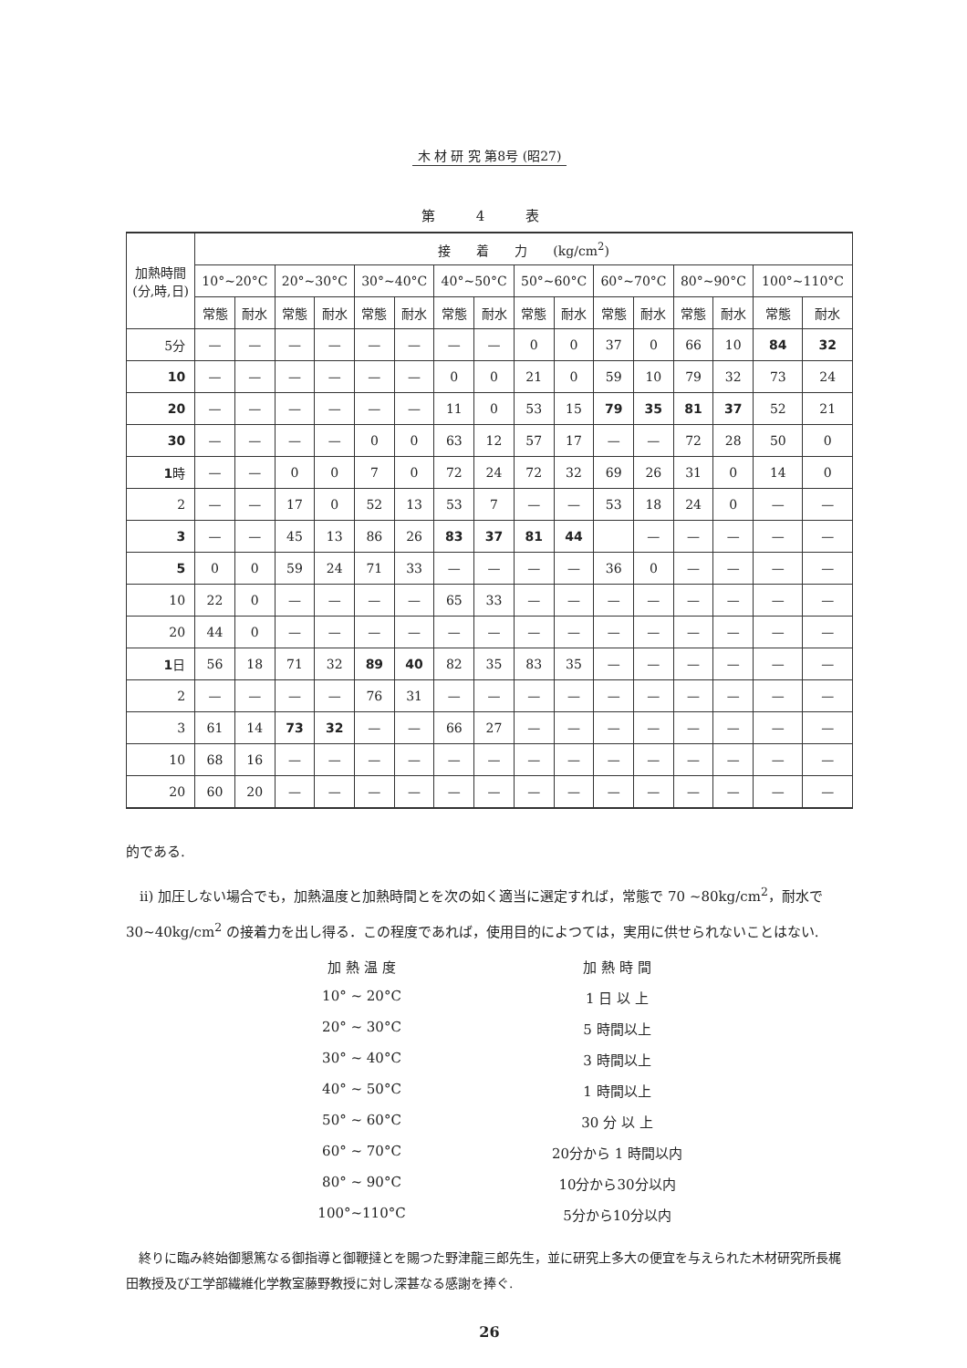木 材 研 究 第8号 (昭27)
第 4 表
| 加熱時間 (分,時,日) | 接 着 力 (kg/cm<sup>2</sup>) | | | | | | | | | | | | | | | |
| --- | --- | --- | --- | --- | --- | --- | --- | --- | --- | --- | --- | --- | --- | --- | --- | --- |
| | 10°~20°C | | 20°~30°C | | 30°~40°C | | 40°~50°C | | 50°~60°C | | 60°~70°C | | 80°~90°C | | 100°~110°C | |
| | 常態 | 耐水 | 常態 | 耐水 | 常態 | 耐水 | 常態 | 耐水 | 常態 | 耐水 | 常態 | 耐水 | 常態 | 耐水 | 常態 | 耐水 |
| 5分 | — | — | — | — | — | — | — | — | 0 | 0 | 37 | 0 | 66 | 10 | 84 | 32 |
| 10 | — | — | — | — | — | — | 0 | 0 | 21 | 0 | 59 | 10 | 79 | 32 | 73 | 24 |
| 20 | — | — | — | — | — | — | 11 | 0 | 53 | 15 | 79 | 35 | 81 | 37 | 52 | 21 |
| 30 | — | — | — | — | 0 | 0 | 63 | 12 | 57 | 17 | — | — | 72 | 28 | 50 | 0 |
| 1 時 | — | — | 0 | 0 | 7 | 0 | 72 | 24 | 72 | 32 | 69 | 26 | 31 | 0 | 14 | 0 |
| 2 | — | — | 17 | 0 | 52 | 13 | 53 | 7 | — | — | 53 | 18 | 24 | 0 | — | — |
| 3 | — | — | 45 | 13 | 86 | 26 | 83 | 37 | 81 | 44 | | — | — | — | — | — |
| 5 | 0 | 0 | 59 | 24 | 71 | 33 | — | — | — | — | 36 | 0 | — | — | — | — |
| 10 | 22 | 0 | — | — | — | — | 65 | 33 | — | — | — | — | — | — | — | — |
| 20 | 44 | 0 | — | — | — | — | — | — | — | — | — | — | — | — | — | — |
| 1 日 | 56 | 18 | 71 | 32 | 89 | 40 | 82 | 35 | 83 | 35 | — | — | — | — | — | — |
| 2 | — | — | — | — | 76 | 31 | — | — | — | — | — | — | — | — | — | — |
| 3 | 61 | 14 | 73 | 32 | — | — | 66 | 27 | — | — | — | — | — | — | — | — |
| 10 | 68 | 16 | — | — | — | — | — | — | — | — | — | — | — | — | — | — |
| 20 | 60 | 20 | — | — | — | — | — | — | — | — | — | — | — | — | — | — |
的である.
　ii) 加圧しない場合でも，加熱温度と加熱時間とを次の如く適当に選定すれば，常態で 70 ~80kg/cm<sup>2</sup>，耐水で 30~40kg/cm<sup>2</sup> の接着力を出し得る．この程度であれば，使用目的によつては，実用に供せられないことはない.
加 熱 温 度 加 熱 時 間
10° ~ 20°C 1 日 以 上
20° ~ 30°C 5 時間以上
30° ~ 40°C 3 時間以上
40° ~ 50°C 1 時間以上
50° ~ 60°C 30 分 以 上
60° ~ 70°C 20分から 1 時間以内
80° ~ 90°C 10分から30分以内
100°~110°C 5分から10分以内
　終りに臨み終始御懇篤なる御指導と御鞭撻とを賜つた野津龍三郎先生，並に研究上多大の便宜を与えられた木材研究所長梶田教授及び工学部繊維化学教室藤野教授に対し深甚なる感謝を捧ぐ.
26